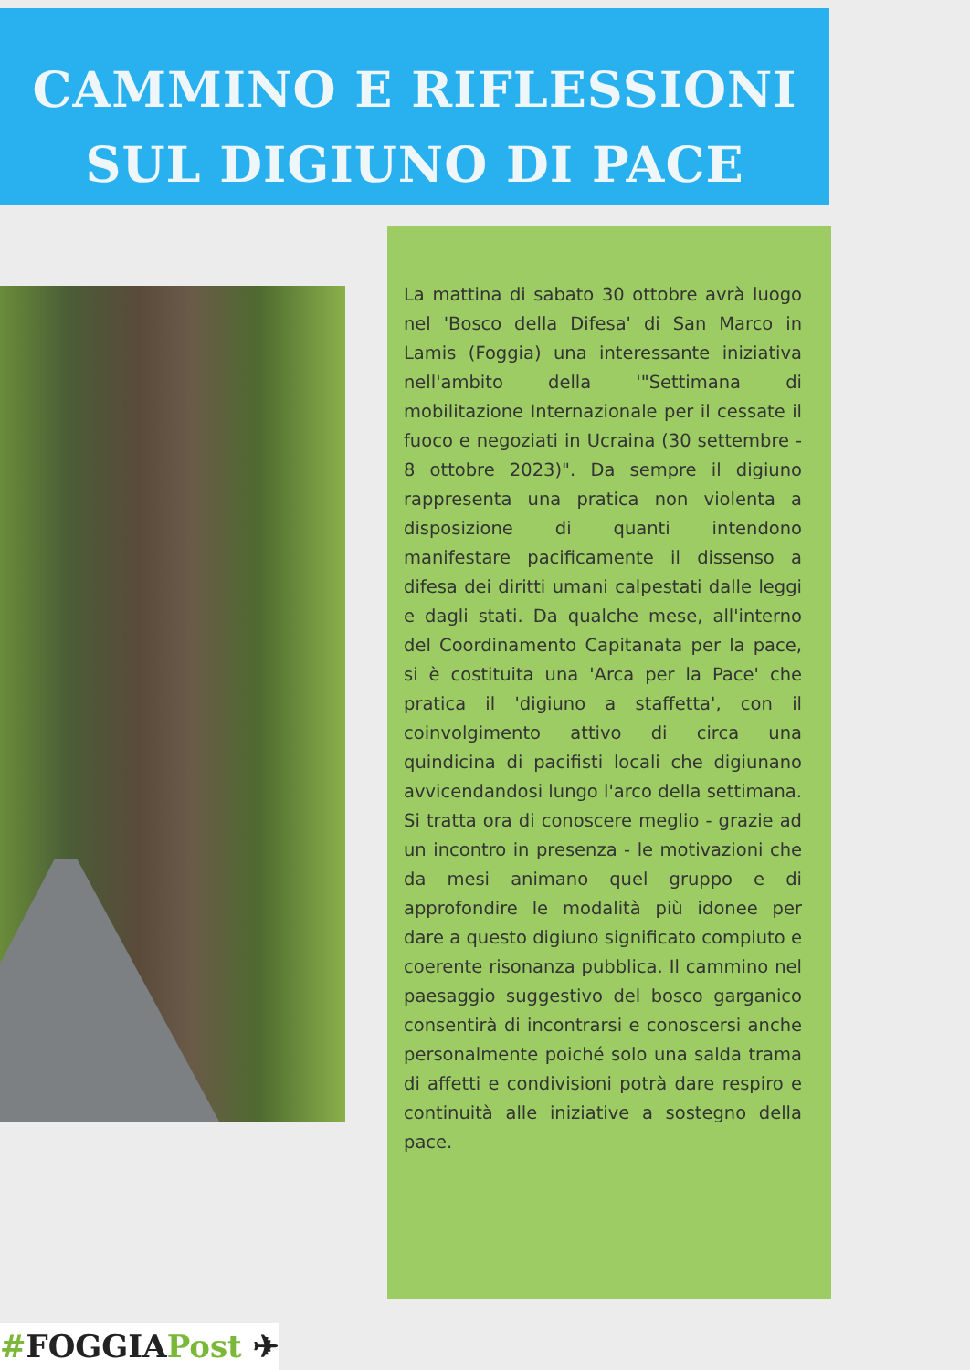CAMMINO E RIFLESSIONI
SUL DIGIUNO DI PACE
La mattina di sabato 30 ottobre avrà luogo nel 'Bosco della Difesa' di San Marco in Lamis (Foggia) una interessante iniziativa nell'ambito della '"Settimana di mobilitazione Internazionale per il cessate il fuoco e negoziati in Ucraina (30 settembre - 8 ottobre 2023)". Da sempre il digiuno rappresenta una pratica non violenta a disposizione di quanti intendono manifestare pacificamente il dissenso a difesa dei diritti umani calpestati dalle leggi e dagli stati. Da qualche mese, all'interno del Coordinamento Capitanata per la pace, si è costituita una 'Arca per la Pace' che pratica il 'digiuno a staffetta', con il coinvolgimento attivo di circa una quindicina di pacifisti locali che digiunano avvicendandosi lungo l'arco della settimana. Si tratta ora di conoscere meglio - grazie ad un incontro in presenza - le motivazioni che da mesi animano quel gruppo e di approfondire le modalità più idonee per dare a questo digiuno significato compiuto e coerente risonanza pubblica. Il cammino nel paesaggio suggestivo del bosco garganico consentirà di incontrarsi e conoscersi anche personalmente poiché solo una salda trama di affetti e condivisioni potrà dare respiro e continuità alle iniziative a sostegno della pace.
#FOGGIAPost ✈